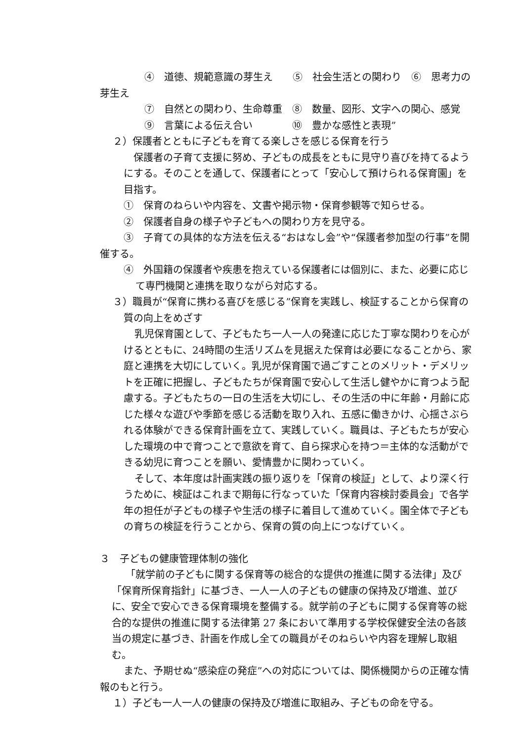④　道徳、規範意識の芽生え　　⑤　社会生活との関わり　⑥　思考力の芽生え
⑦　自然との関わり、生命尊重　⑧　数量、図形、文字への関心、感覚
⑨　言葉による伝え合い　　　　⑩　豊かな感性と表現”
２）保護者とともに子どもを育てる楽しさを感じる保育を行う
保護者の子育て支援に努め、子どもの成長をともに見守り喜びを持てるようにする。そのことを通して、保護者にとって「安心して預けられる保育園」を目指す。
①　保育のねらいや内容を、文書や掲示物・保育参観等で知らせる。
②　保護者自身の様子や子どもへの関わり方を見守る。
③　子育ての具体的な方法を伝える“おはなし会”や“保護者参加型の行事”を開催する。
④　外国籍の保護者や疾患を抱えている保護者には個別に、また、必要に応じて専門機関と連携を取りながら対応する。
３）職員が“保育に携わる喜びを感じる”保育を実践し、検証することから保育の質の向上をめざす
乳児保育園として、子どもたち一人一人の発達に応じた丁寧な関わりを心がけるとともに、24時間の生活リズムを見据えた保育は必要になることから、家庭と連携を大切にしていく。乳児が保育園で過ごすことのメリット・デメリットを正確に把握し、子どもたちが保育園で安心して生活し健やかに育つよう配慮する。子どもたちの一日の生活を大切にし、その生活の中に年齢・月齢に応じた様々な遊びや季節を感じる活動を取り入れ、五感に働きかけ、心揺さぶられる体験ができる保育計画を立て、実践していく。職員は、子どもたちが安心した環境の中で育つことで意欲を育て、自ら探求心を持つ＝主体的な活動ができる幼児に育つことを願い、愛情豊かに関わっていく。
そして、本年度は計画実践の振り返りを「保育の検証」として、より深く行うために、検証はこれまで期毎に行なっていた「保育内容検討委員会」で各学年の担任が子どもの様子や生活の様子に着目して進めていく。園全体で子どもの育ちの検証を行うことから、保育の質の向上につなげていく。
３　子どもの健康管理体制の強化
「就学前の子どもに関する保育等の総合的な提供の推進に関する法律」及び「保育所保育指針」に基づき、一人一人の子どもの健康の保持及び増進、並びに、安全で安心できる保育環境を整備する。就学前の子どもに関する保育等の総合的な提供の推進に関する法律第 27 条において準用する学校保健安全法の各該当の規定に基づき、計画を作成し全ての職員がそのねらいや内容を理解し取組む。
また、予期せぬ“感染症の発症”への対応については、関係機関からの正確な情報のもと行う。
１）子ども一人一人の健康の保持及び増進に取組み、子どもの命を守る。